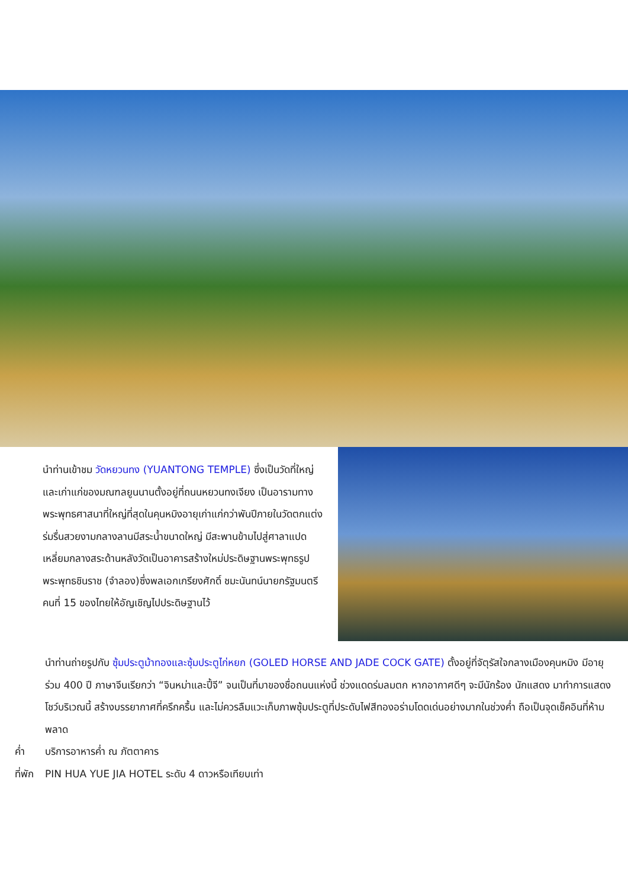นำท่านเข้าชม วัดหยวนทง (YUANTONG TEMPLE) ซึ่งเป็นวัดที่ใหญ่และเก่าแก่ของมณฑลยูนนานตั้งอยู่ที่ถนนหยวนทงเจียง เป็นอารามทางพระพุทธศาสนาที่ใหญ่ที่สุดในคุนหมิงอายุเก่าแก่กว่าพันปีภายในวัดตกแต่งร่มรื่นสวยงามกลางลานมีสระน้ำขนาดใหญ่ มีสะพานข้ามไปสู่ศาลาแปดเหลี่ยมกลางสระด้านหลังวัดเป็นอาคารสร้างใหม่ประดิษฐานพระพุทธรูปพระพุทธชินราช (จำลอง)ซึ่งพลเอกเกรียงศักดิ์ ชมะนันทน์นายกรัฐมนตรีคนที่ 15 ของไทยให้อัญเชิญไปประดิษฐานไว้
นำท่านถ่ายรูปกับ ซุ้มประตูม้าทองและซุ้มประตูไก่หยก (GOLED HORSE AND JADE COCK GATE) ตั้งอยู่ที่จัตุรัสใจกลางเมืองคุนหมิง มีอายุร่วม 400 ปี ภาษาจีนเรียกว่า “จินหม่าและปี้จี” จนเป็นที่มาของชื่อถนนแห่งนี้ ช่วงแดดร่มลมตก หากอากาศดีๆ จะมีนักร้อง นักแสดง มาทำการแสดงโชว์บริเวณนี้ สร้างบรรยากาศที่ครึกครื้น และไม่ควรลืมแวะเก็บภาพซุ้มประตูที่ประดับไฟสีทองอร่ามโดดเด่นอย่างมากในช่วงค่ำ ถือเป็นจุดเช็คอินที่ห้ามพลาด
ค่ำ บริการอาหารค่ำ ณ ภัตตาคาร
ที่พัก PIN HUA YUE JIA HOTEL ระดับ 4 ดาวหรือเทียบเท่า